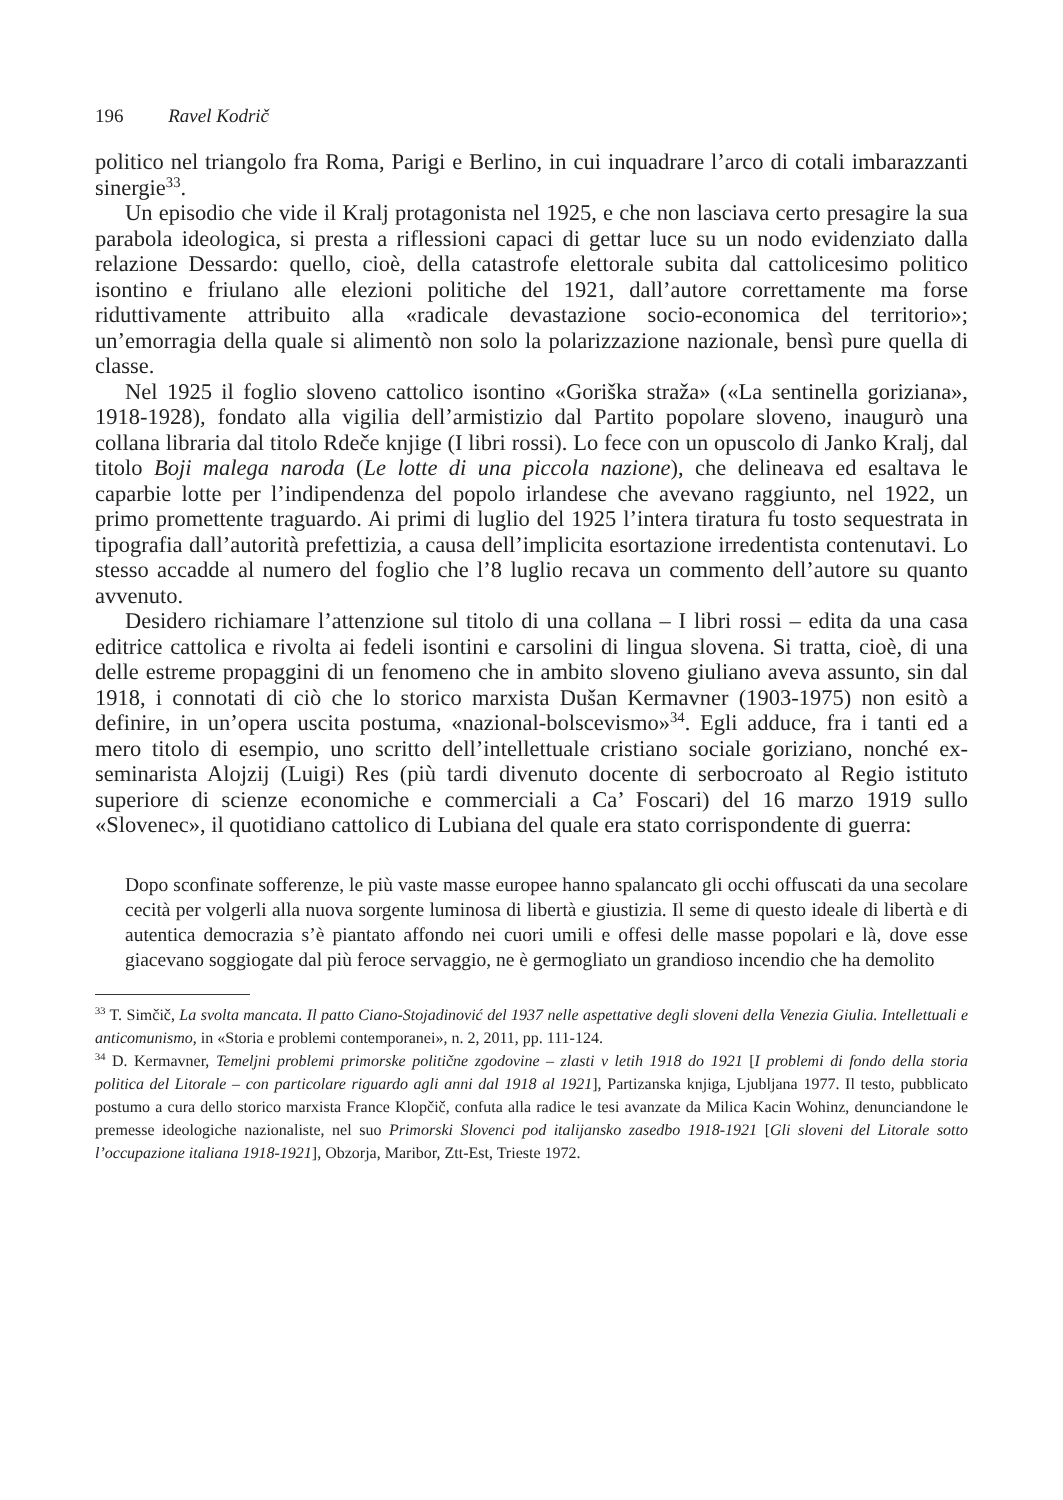196 Ravel Kodrič
politico nel triangolo fra Roma, Parigi e Berlino, in cui inquadrare l’arco di cotali imbarazzanti sinergie<sup>33</sup>.
Un episodio che vide il Kralj protagonista nel 1925, e che non lasciava certo presagire la sua parabola ideologica, si presta a riflessioni capaci di gettar luce su un nodo evidenziato dalla relazione Dessardo: quello, cioè, della catastrofe elettorale subita dal cattolicesimo politico isontino e friulano alle elezioni politiche del 1921, dall’autore correttamente ma forse riduttivamente attribuito alla «radicale devastazione socio-economica del territorio»; un’emorragia della quale si alimentò non solo la polarizzazione nazionale, bensì pure quella di classe.
Nel 1925 il foglio sloveno cattolico isontino «Goriška straža» («La sentinella goriziana», 1918-1928), fondato alla vigilia dell’armistizio dal Partito popolare sloveno, inaugurò una collana libraria dal titolo Rdeče knjige (I libri rossi). Lo fece con un opuscolo di Janko Kralj, dal titolo Boji malega naroda (Le lotte di una piccola nazione), che delineava ed esaltava le caparbie lotte per l’indipendenza del popolo irlandese che avevano raggiunto, nel 1922, un primo promettente traguardo. Ai primi di luglio del 1925 l’intera tiratura fu tosto sequestrata in tipografia dall’autorità prefettizia, a causa dell’implicita esortazione irredentista contenutavi. Lo stesso accadde al numero del foglio che l’8 luglio recava un commento dell’autore su quanto avvenuto.
Desidero richiamare l’attenzione sul titolo di una collana – I libri rossi – edita da una casa editrice cattolica e rivolta ai fedeli isontini e carsolini di lingua slovena. Si tratta, cioè, di una delle estreme propaggini di un fenomeno che in ambito sloveno giuliano aveva assunto, sin dal 1918, i connotati di ciò che lo storico marxista Dušan Kermavner (1903-1975) non esitò a definire, in un’opera uscita postuma, «nazional-bolscevismo»<sup>34</sup>. Egli adduce, fra i tanti ed a mero titolo di esempio, uno scritto dell’intellettuale cristiano sociale goriziano, nonché ex-seminarista Alojzij (Luigi) Res (più tardi divenuto docente di serbocroato al Regio istituto superiore di scienze economiche e commerciali a Ca’ Foscari) del 16 marzo 1919 sullo «Slovenec», il quotidiano cattolico di Lubiana del quale era stato corrispondente di guerra:
Dopo sconfinate sofferenze, le più vaste masse europee hanno spalancato gli occhi offuscati da una secolare cecità per volgerli alla nuova sorgente luminosa di libertà e giustizia. Il seme di questo ideale di libertà e di autentica democrazia s’è piantato affondo nei cuori umili e offesi delle masse popolari e là, dove esse giacevano soggiogate dal più feroce servaggio, ne è germogliato un grandioso incendio che ha demolito
<sup>33</sup> T. Simčič, La svolta mancata. Il patto Ciano-Stojadinović del 1937 nelle aspettative degli sloveni della Venezia Giulia. Intellettuali e anticomunismo, in «Storia e problemi contemporanei», n. 2, 2011, pp. 111-124.
<sup>34</sup> D. Kermavner, Temeljni problemi primorske politične zgodovine – zlasti v letih 1918 do 1921 [I problemi di fondo della storia politica del Litorale – con particolare riguardo agli anni dal 1918 al 1921], Partizanska knjiga, Ljubljana 1977. Il testo, pubblicato postumo a cura dello storico marxista France Klopčič, confuta alla radice le tesi avanzate da Milica Kacin Wohinz, denunciandone le premesse ideologiche nazionaliste, nel suo Primorski Slovenci pod italijansko zasedbo 1918-1921 [Gli sloveni del Litorale sotto l’occupazione italiana 1918-1921], Obzorja, Maribor, Ztt-Est, Trieste 1972.